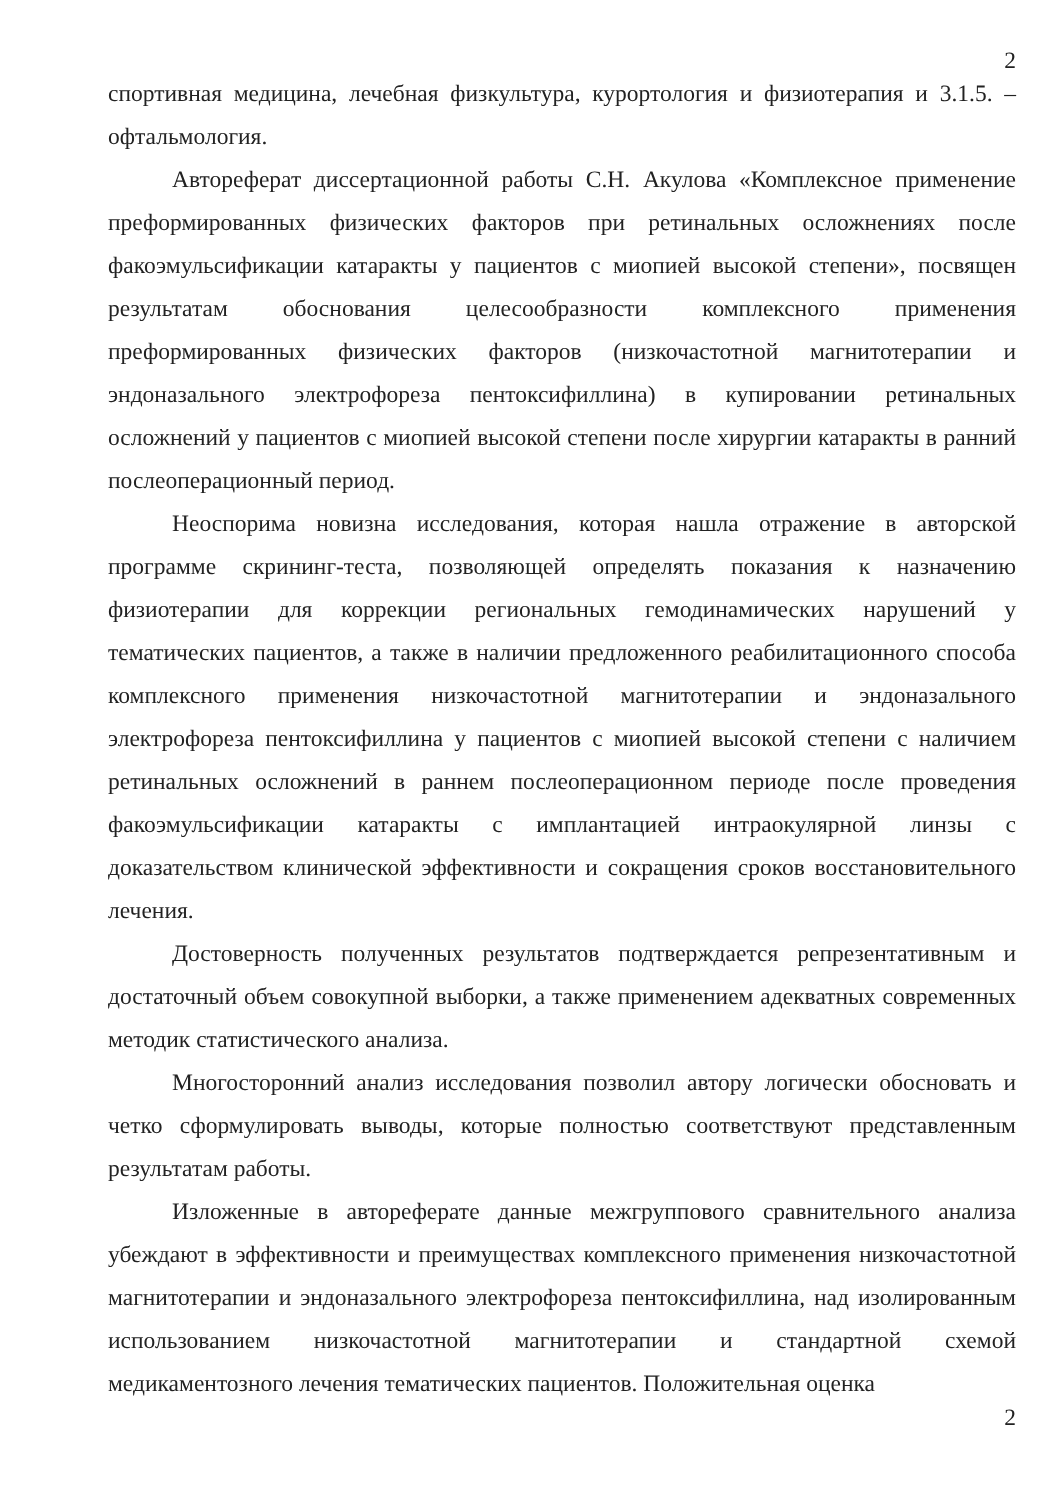2
спортивная медицина, лечебная физкультура, курортология и физиотерапия и 3.1.5. – офтальмология.
Автореферат диссертационной работы С.Н. Акулова «Комплексное применение преформированных физических факторов при ретинальных осложнениях после факоэмульсификации катаракты у пациентов с миопией высокой степени», посвящен результатам обоснования целесообразности комплексного применения преформированных физических факторов (низкочастотной магнитотерапии и эндоназального электрофореза пентоксифиллина) в купировании ретинальных осложнений у пациентов с миопией высокой степени после хирургии катаракты в ранний послеоперационный период.
Неоспорима новизна исследования, которая нашла отражение в авторской программе скрининг-теста, позволяющей определять показания к назначению физиотерапии для коррекции региональных гемодинамических нарушений у тематических пациентов, а также в наличии предложенного реабилитационного способа комплексного применения низкочастотной магнитотерапии и эндоназального электрофореза пентоксифиллина у пациентов с миопией высокой степени с наличием ретинальных осложнений в раннем послеоперационном периоде после проведения факоэмульсификации катаракты с имплантацией интраокулярной линзы с доказательством клинической эффективности и сокращения сроков восстановительного лечения.
Достоверность полученных результатов подтверждается репрезентативным и достаточный объем совокупной выборки, а также применением адекватных современных методик статистического анализа.
Многосторонний анализ исследования позволил автору логически обосновать и четко сформулировать выводы, которые полностью соответствуют представленным результатам работы.
Изложенные в автореферате данные межгруппового сравнительного анализа убеждают в эффективности и преимуществах комплексного применения низкочастотной магнитотерапии и эндоназального электрофореза пентоксифиллина, над изолированным использованием низкочастотной магнитотерапии и стандартной схемой медикаментозного лечения тематических пациентов. Положительная оценка
2